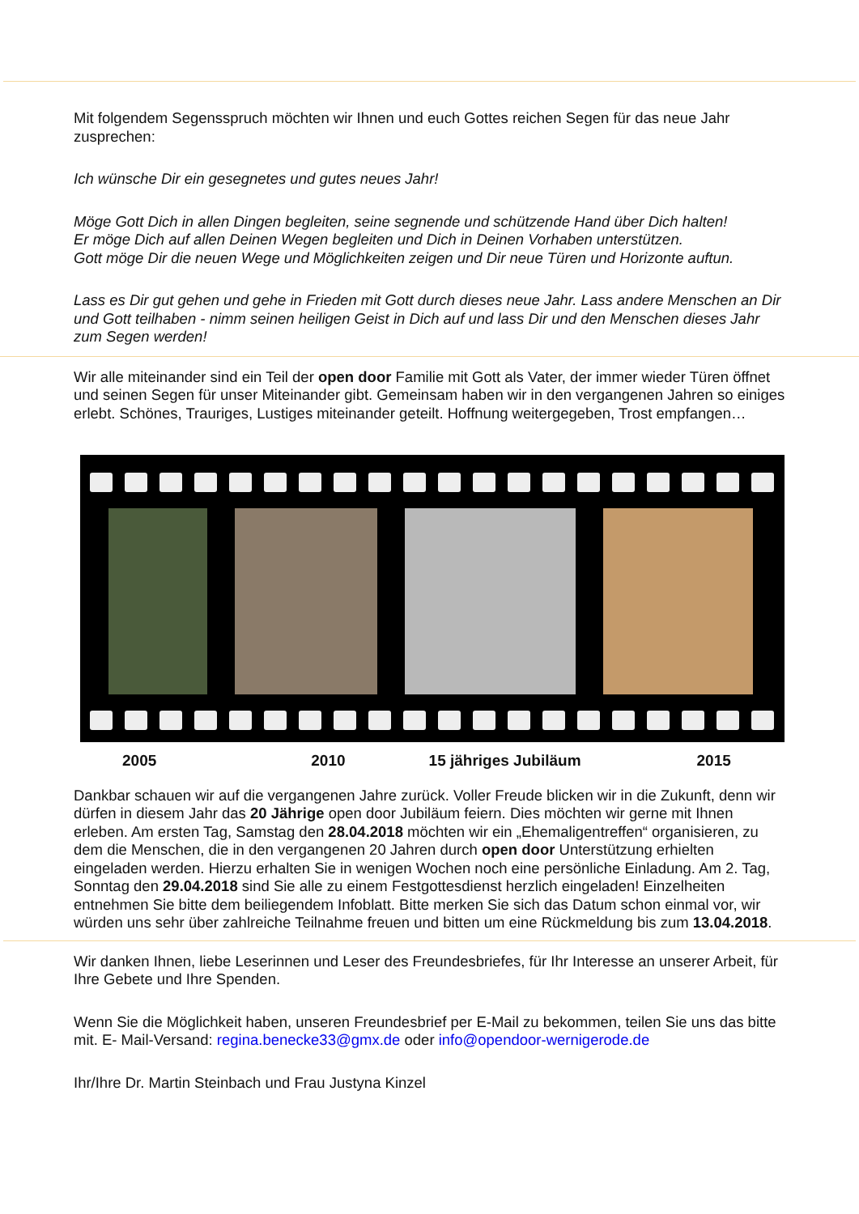Mit folgendem Segensspruch möchten wir Ihnen und euch Gottes reichen Segen für das neue Jahr zusprechen:
Ich wünsche Dir ein gesegnetes und gutes neues Jahr!
Möge Gott Dich in allen Dingen begleiten, seine segnende und schützende Hand über Dich halten!
Er möge Dich auf allen Deinen Wegen begleiten und Dich in Deinen Vorhaben unterstützen.
Gott möge Dir die neuen Wege und Möglichkeiten zeigen und Dir neue Türen und Horizonte auftun.
Lass es Dir gut gehen und gehe in Frieden mit Gott durch dieses neue Jahr. Lass andere Menschen an Dir und Gott teilhaben - nimm seinen heiligen Geist in Dich auf und lass Dir und den Menschen dieses Jahr zum Segen werden!
Wir alle miteinander sind ein Teil der open door Familie mit Gott als Vater, der immer wieder Türen öffnet und seinen Segen für unser Miteinander gibt. Gemeinsam haben wir in den vergangenen Jahren so einiges erlebt. Schönes, Trauriges, Lustiges miteinander geteilt. Hoffnung weitergegeben, Trost empfangen…
2005 2010 15 jähriges Jubiläum 2015
Dankbar schauen wir auf die vergangenen Jahre zurück. Voller Freude blicken wir in die Zukunft, denn wir dürfen in diesem Jahr das 20 Jährige open door Jubiläum feiern. Dies möchten wir gerne mit Ihnen erleben. Am ersten Tag, Samstag den 28.04.2018 möchten wir ein „Ehemaligentreffen“ organisieren, zu dem die Menschen, die in den vergangenen 20 Jahren durch open door Unterstützung erhielten eingeladen werden. Hierzu erhalten Sie in wenigen Wochen noch eine persönliche Einladung. Am 2. Tag, Sonntag den 29.04.2018 sind Sie alle zu einem Festgottesdienst herzlich eingeladen! Einzelheiten entnehmen Sie bitte dem beiliegendem Infoblatt. Bitte merken Sie sich das Datum schon einmal vor, wir würden uns sehr über zahlreiche Teilnahme freuen und bitten um eine Rückmeldung bis zum 13.04.2018.
Wir danken Ihnen, liebe Leserinnen und Leser des Freundesbriefes, für Ihr Interesse an unserer Arbeit, für Ihre Gebete und Ihre Spenden.
Wenn Sie die Möglichkeit haben, unseren Freundesbrief per E-Mail zu bekommen, teilen Sie uns das bitte mit. E- Mail-Versand: regina.benecke33@gmx.de oder info@opendoor-wernigerode.de
Ihr/Ihre Dr. Martin Steinbach und Frau Justyna Kinzel